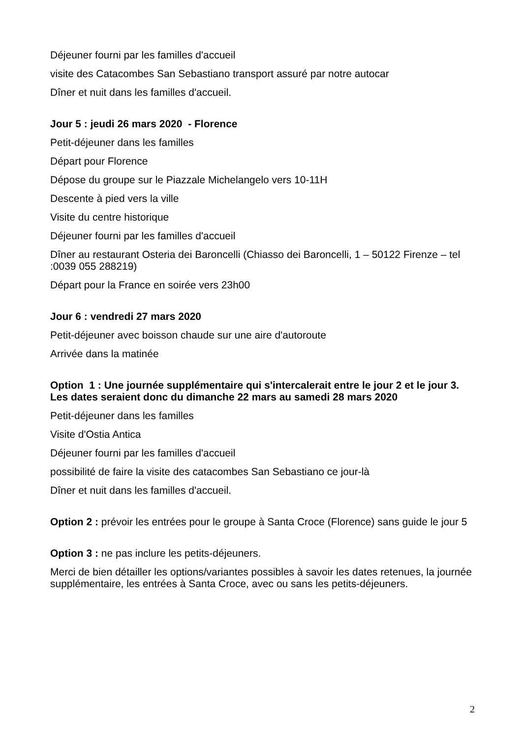Déjeuner fourni par les familles d'accueil
visite des Catacombes San Sebastiano transport assuré par notre autocar
Dîner et nuit dans les familles d'accueil.
Jour 5 : jeudi 26 mars 2020 - Florence
Petit-déjeuner dans les familles
Départ pour Florence
Dépose du groupe sur le Piazzale Michelangelo vers 10-11H
Descente à pied vers la ville
Visite du centre historique
Déjeuner fourni par les familles d'accueil
Dîner au restaurant Osteria dei Baroncelli (Chiasso dei Baroncelli, 1 – 50122 Firenze – tel :0039 055 288219)
Départ pour la France en soirée vers 23h00
Jour 6 : vendredi 27 mars 2020
Petit-déjeuner avec boisson chaude sur une aire d'autoroute
Arrivée dans la matinée
Option 1 : Une journée supplémentaire qui s'intercalerait entre le jour 2 et le jour 3. Les dates seraient donc du dimanche 22 mars au samedi 28 mars 2020
Petit-déjeuner dans les familles
Visite d'Ostia Antica
Déjeuner fourni par les familles d'accueil
possibilité de faire la visite des catacombes San Sebastiano ce jour-là
Dîner et nuit dans les familles d'accueil.
Option 2 : prévoir les entrées pour le groupe à Santa Croce (Florence) sans guide le jour 5
Option 3 : ne pas inclure les petits-déjeuners.
Merci de bien détailler les options/variantes possibles à savoir les dates retenues, la journée supplémentaire, les entrées à Santa Croce, avec ou sans les petits-déjeuners.
2